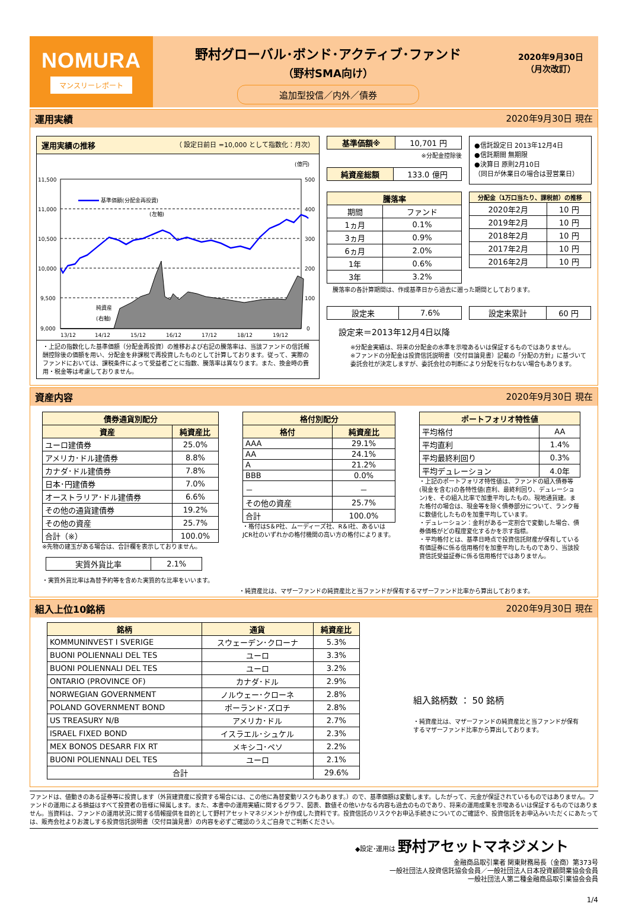NOMURA
マンスリーレポート
野村グローバル･ボンド･アクティブ･ファンド
（野村SMA向け）
追加型投信／内外／債券
2020年9月30日
（月次改訂）
運用実績 2020年9月30日 現在
運用実績の推移 （ 設定日前日 =10,000 として指数化：月次）
(億円)
11,500
11,000
10,500
10,000
9,500
9,000
500
400
300
200
100
0
基準価額(分配金再投資)
(左軸)
純資産
(右軸)
13/12
14/12
15/12
16/12
17/12
18/12
19/12
・上記の指数化した基準価額（分配金再投資）の推移および右記の騰落率は、当該ファンドの信託報酬控除後の価額を用い、分配金を非課税で再投資したものとして計算しております。従って、実際のファンドにおいては、課税条件によって受益者ごとに指数、騰落率は異なります。また、換金時の費用・税金等は考慮しておりません。
| 基準価額※ | 10,701 円 |
※分配金控除後
| 純資産総額 | 133.0 億円 |
●信託設定日 2013年12月4日
●信託期間 無期限
●決算日 原則2月10日
（同日が休業日の場合は翌営業日）
| 騰落率 | |
| --- | --- |
| 期間 | ファンド |
| 1ヵ月 | 0.1% |
| 3ヵ月 | 0.9% |
| 6ヵ月 | 2.0% |
| 1年 | 0.6% |
| 3年 | 3.2% |
| 分配金（1万口当たり、課税前）の推移 | |
| --- | --- |
| 2020年2月 | 10 円 |
| 2019年2月 | 10 円 |
| 2018年2月 | 10 円 |
| 2017年2月 | 10 円 |
| 2016年2月 | 10 円 |
騰落率の各計算期間は、作成基準日から過去に遡った期間としております。
| 設定来 | 7.6% |
| 設定来累計 | 60 円 |
設定来＝2013年12月4日以降
※分配金実績は、将来の分配金の水準を示唆あるいは保証するものではありません。
※ファンドの分配金は投資信託説明書（交付目論見書）記載の「分配の方針」に基づいて委託会社が決定しますが、委託会社の判断により分配を行なわない場合もあります。
資産内容 2020年9月30日 現在
| 債券通貨別配分 | |
| --- | --- |
| 資産 | 純資産比 |
| ユーロ建債券 | 25.0% |
| アメリカ･ドル建債券 | 8.8% |
| カナダ･ドル建債券 | 7.8% |
| 日本･円建債券 | 7.0% |
| オーストラリア･ドル建債券 | 6.6% |
| その他の通貨建債券 | 19.2% |
| その他の資産 | 25.7% |
| 合計（※） | 100.0% |
※先物の建玉がある場合は、合計欄を表示しておりません。
| 実質外貨比率 | 2.1% |
・実質外貨比率は為替予約等を含めた実質的な比率をいいます。
| 格付別配分 | |
| --- | --- |
| 格付 | 純資産比 |
| AAA | 29.1% |
| AA | 24.1% |
| A | 21.2% |
| BBB | 0.0% |
| － | － |
| その他の資産 | 25.7% |
| 合計 | 100.0% |
・格付はS＆P社、ムーディーズ社、R＆I社、あるいはJCR社のいずれかの格付機関の高い方の格付によります。
| ポートフォリオ特性値 | |
| --- | --- |
| 平均格付 | AA |
| 平均直利 | 1.4% |
| 平均最終利回り | 0.3% |
| 平均デュレーション | 4.0年 |
・上記のポートフォリオ特性値は、ファンドの組入債券等(現金を含む)の各特性値(直利、最終利回り、デュレーション)を、その組入比率で加重平均したもの。現地通貨建。また格付の場合は、現金等を除く債券部分について、ランク毎に数値化したものを加重平均しています。
・デュレーション：金利がある一定割合で変動した場合、債券価格がどの程度変化するかを示す指標。
・平均格付とは、基準日時点で投資信託財産が保有している有価証券に係る信用格付を加重平均したものであり、当該投資信託受益証券に係る信用格付ではありません。
・純資産比は、マザーファンドの純資産比と当ファンドが保有するマザーファンド比率から算出しております。
組入上位10銘柄 2020年9月30日 現在
| 銘柄 | 通貨 | 純資産比 |
| --- | --- | --- |
| KOMMUNINVEST I SVERIGE | スウェーデン･クローナ | 5.3% |
| BUONI POLIENNALI DEL TES | ユーロ | 3.3% |
| BUONI POLIENNALI DEL TES | ユーロ | 3.2% |
| ONTARIO (PROVINCE OF) | カナダ･ドル | 2.9% |
| NORWEGIAN GOVERNMENT | ノルウェー･クローネ | 2.8% |
| POLAND GOVERNMENT BOND | ポーランド･ズロチ | 2.8% |
| US TREASURY N/B | アメリカ･ドル | 2.7% |
| ISRAEL FIXED BOND | イスラエル･シュケル | 2.3% |
| MEX BONOS DESARR FIX RT | メキシコ･ペソ | 2.2% |
| BUONI POLIENNALI DEL TES | ユーロ | 2.1% |
| 合計 | | 29.6% |
組入銘柄数 ： 50 銘柄
・純資産比は、マザーファンドの純資産比と当ファンドが保有するマザーファンド比率から算出しております。
ファンドは、値動きのある証券等に投資します（外貨建資産に投資する場合には、この他に為替変動リスクもあります。）ので、基準価額は変動します。したがって、元金が保証されているものではありません。ファンドの運用による損益はすべて投資者の皆様に帰属します。また、本書中の運用実績に関するグラフ、図表、数値その他いかなる内容も過去のものであり、将来の運用成果を示唆あるいは保証するものではありません。当資料は、ファンドの運用状況に関する情報提供を目的として野村アセットマネジメントが作成した資料です。投資信託のリスクやお申込手続きについてのご確認や、投資信託をお申込みいただくにあたっては、販売会社よりお渡しする投資信託説明書（交付目論見書）の内容を必ずご確認のうえご自身でご判断ください。
◆設定･運用は 野村アセットマネジメント
金融商品取引業者 関東財務局長（金商）第373号
一般社団法人投資信託協会会員／一般社団法人日本投資顧問業協会会員
一般社団法人第二種金融商品取引業協会会員
1/4